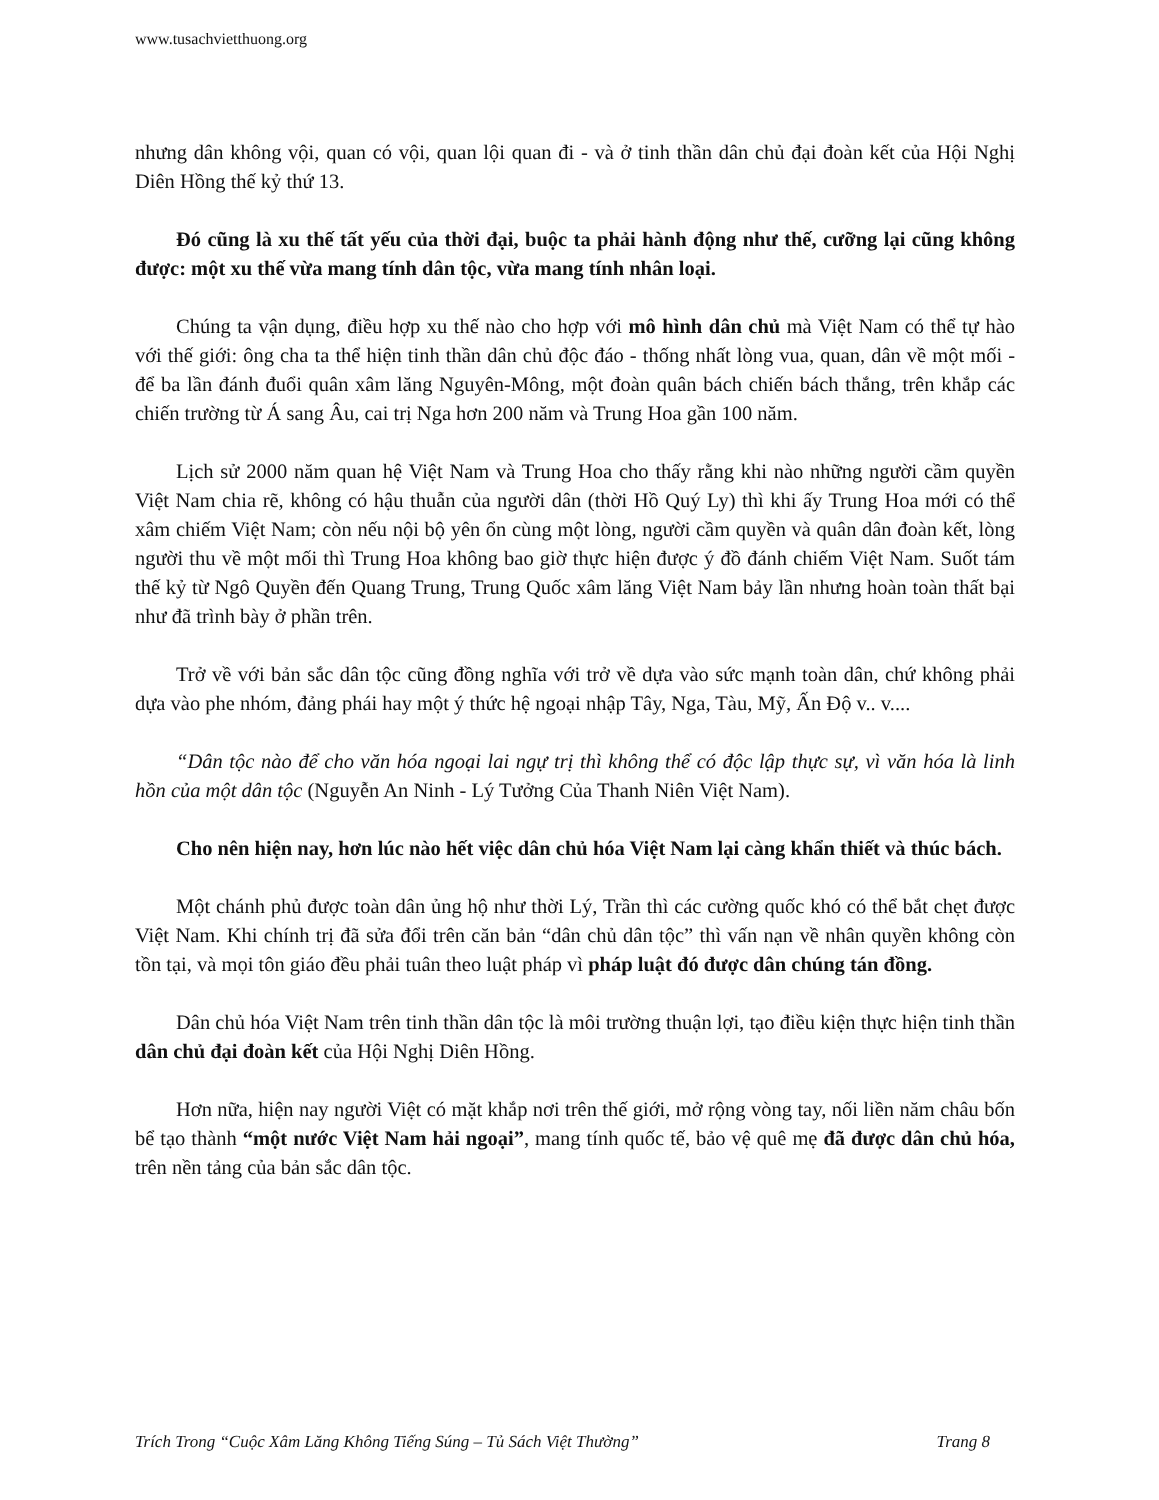www.tusachvietthuong.org
nhưng dân không vội, quan có vội, quan lội quan đi - và ở tinh thần dân chủ đại đoàn kết của Hội Nghị Diên Hồng thế kỷ thứ 13.
Đó cũng là xu thế tất yếu của thời đại, buộc ta phải hành động như thế, cưỡng lại cũng không được: một xu thế vừa mang tính dân tộc, vừa mang tính nhân loại.
Chúng ta vận dụng, điều hợp xu thế nào cho hợp với mô hình dân chủ mà Việt Nam có thể tự hào với thế giới: ông cha ta thể hiện tinh thần dân chủ độc đáo - thống nhất lòng vua, quan, dân về một mối - để ba lần đánh đuổi quân xâm lăng Nguyên-Mông, một đoàn quân bách chiến bách thắng, trên khắp các chiến trường từ Á sang Âu, cai trị Nga hơn 200 năm và Trung Hoa gần 100 năm.
Lịch sử 2000 năm quan hệ Việt Nam và Trung Hoa cho thấy rằng khi nào những người cầm quyền Việt Nam chia rẽ, không có hậu thuẫn của người dân (thời Hồ Quý Ly) thì khi ấy Trung Hoa mới có thể xâm chiếm Việt Nam; còn nếu nội bộ yên ổn cùng một lòng, người cầm quyền và quân dân đoàn kết, lòng người thu về một mối thì Trung Hoa không bao giờ thực hiện được ý đồ đánh chiếm Việt Nam. Suốt tám thế kỷ từ Ngô Quyền đến Quang Trung, Trung Quốc xâm lăng Việt Nam bảy lần nhưng hoàn toàn thất bại như đã trình bày ở phần trên.
Trở về với bản sắc dân tộc cũng đồng nghĩa với trở về dựa vào sức mạnh toàn dân, chứ không phải dựa vào phe nhóm, đảng phái hay một ý thức hệ ngoại nhập Tây, Nga, Tàu, Mỹ, Ấn Độ v.. v....
“Dân tộc nào để cho văn hóa ngoại lai ngự trị thì không thể có độc lập thực sự, vì văn hóa là linh hồn của một dân tộc (Nguyễn An Ninh - Lý Tưởng Của Thanh Niên Việt Nam).
Cho nên hiện nay, hơn lúc nào hết việc dân chủ hóa Việt Nam lại càng khẩn thiết và thúc bách.
Một chánh phủ được toàn dân ủng hộ như thời Lý, Trần thì các cường quốc khó có thể bắt chẹt được Việt Nam. Khi chính trị đã sửa đổi trên căn bản “dân chủ dân tộc” thì vấn nạn về nhân quyền không còn tồn tại, và mọi tôn giáo đều phải tuân theo luật pháp vì pháp luật đó được dân chúng tán đồng.
Dân chủ hóa Việt Nam trên tinh thần dân tộc là môi trường thuận lợi, tạo điều kiện thực hiện tinh thần dân chủ đại đoàn kết của Hội Nghị Diên Hồng.
Hơn nữa, hiện nay người Việt có mặt khắp nơi trên thế giới, mở rộng vòng tay, nối liền năm châu bốn bể tạo thành “một nước Việt Nam hải ngoại”, mang tính quốc tế, bảo vệ quê mẹ đã được dân chủ hóa, trên nền tảng của bản sắc dân tộc.
Trích Trong “Cuộc Xâm Lăng Không Tiếng Súng – Tủ Sách Việt Thường” Trang 8